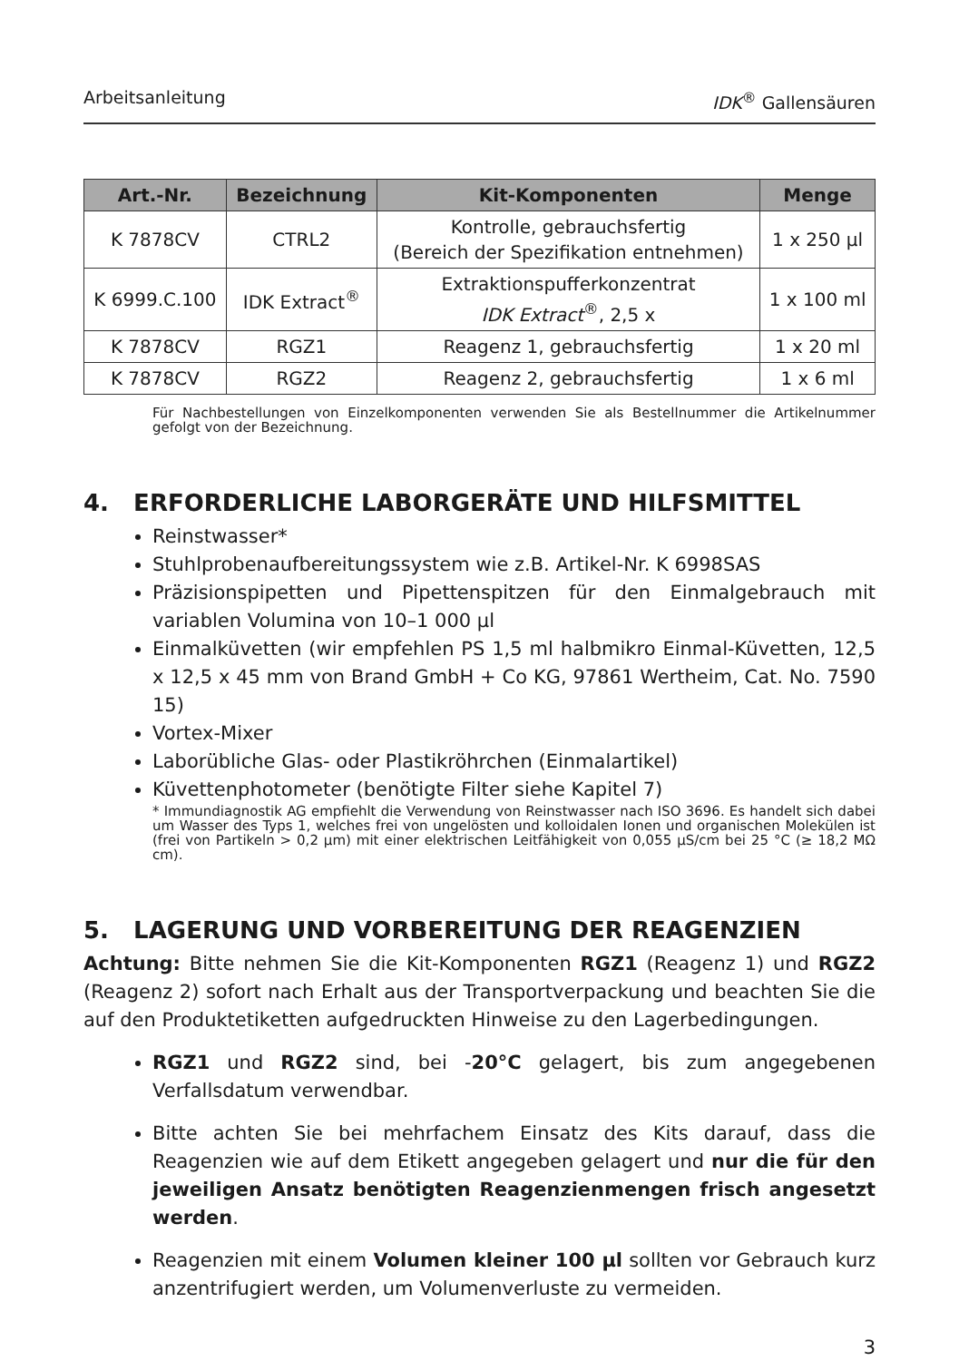Arbeitsanleitung IDK<sup>®</sup> Gallensäuren
| Art.-Nr. | Bezeichnung | Kit-Komponenten | Menge |
| --- | --- | --- | --- |
| K 7878CV | CTRL2 | Kontrolle, gebrauchsfertig (Bereich der Spezifikation entnehmen) | 1 x 250 µl |
| K 6999.C.100 | IDK Extract<sup>®</sup> | Extraktionspufferkonzentrat IDK Extract<sup>®</sup>, 2,5 x | 1 x 100 ml |
| K 7878CV | RGZ1 | Reagenz 1, gebrauchsfertig | 1 x 20 ml |
| K 7878CV | RGZ2 | Reagenz 2, gebrauchsfertig | 1 x 6 ml |
Für Nachbestellungen von Einzelkomponenten verwenden Sie als Bestellnummer die Artikelnummer gefolgt von der Bezeichnung.
4. ERFORDERLICHE LABORGERÄTE UND HILFSMITTEL
Reinstwasser*
Stuhlprobenaufbereitungssystem wie z.B. Artikel-Nr. K 6998SAS
Präzisionspipetten und Pipettenspitzen für den Einmalgebrauch mit variablen Volumina von 10–1 000 µl
Einmalküvetten (wir empfehlen PS 1,5 ml halbmikro Einmal-Küvetten, 12,5 x 12,5 x 45 mm von Brand GmbH + Co KG, 97861 Wertheim, Cat. No. 7590 15)
Vortex-Mixer
Laborübliche Glas- oder Plastikröhrchen (Einmalartikel)
Küvettenphotometer (benötigte Filter siehe Kapitel 7)
* Immundiagnostik AG empfiehlt die Verwendung von Reinstwasser nach ISO 3696. Es handelt sich dabei um Wasser des Typs 1, welches frei von ungelösten und kolloidalen Ionen und organischen Molekülen ist (frei von Partikeln > 0,2 µm) mit einer elektrischen Leitfähigkeit von 0,055 µS/cm bei 25 °C (≥ 18,2 MΩ cm).
5. LAGERUNG UND VORBEREITUNG DER REAGENZIEN
Achtung: Bitte nehmen Sie die Kit-Komponenten RGZ1 (Reagenz 1) und RGZ2 (Reagenz 2) sofort nach Erhalt aus der Transportverpackung und beachten Sie die auf den Produktetiketten aufgedruckten Hinweise zu den Lagerbedingungen.
RGZ1 und RGZ2 sind, bei -20°C gelagert, bis zum angegebenen Verfallsdatum verwendbar.
Bitte achten Sie bei mehrfachem Einsatz des Kits darauf, dass die Reagenzien wie auf dem Etikett angegeben gelagert und nur die für den jeweiligen Ansatz benötigten Reagenzienmengen frisch angesetzt werden.
Reagenzien mit einem Volumen kleiner 100 µl sollten vor Gebrauch kurz anzentrifugiert werden, um Volumenverluste zu vermeiden.
3